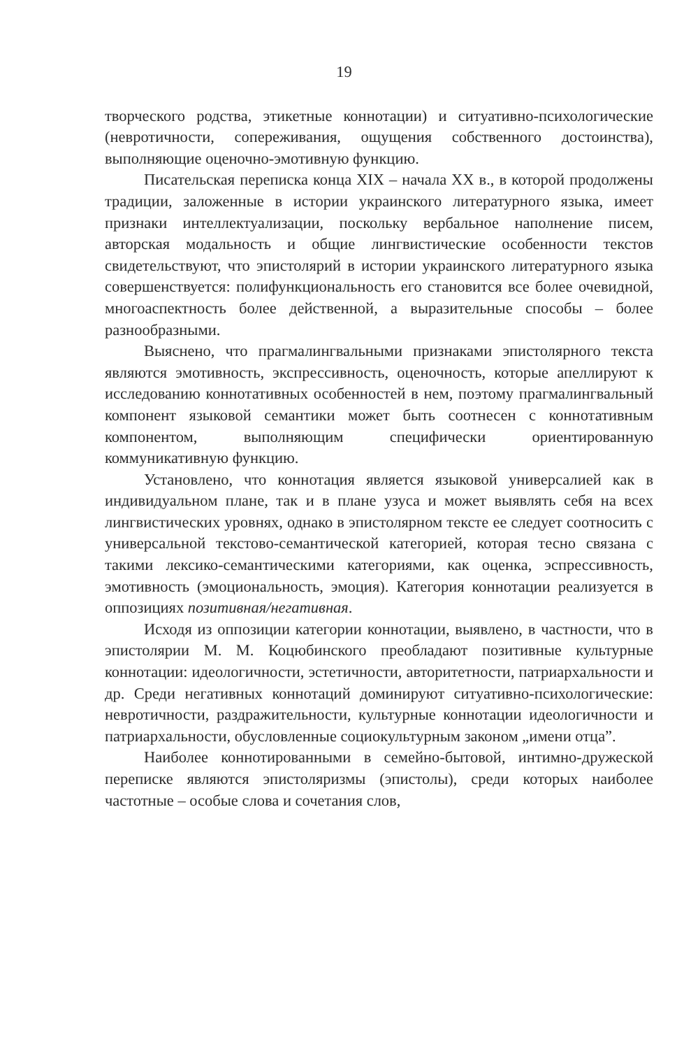19
творческого родства, этикетные коннотации) и ситуативно-психологические (невротичности, сопереживания, ощущения собственного достоинства), выполняющие оценочно-эмотивную функцию.
Писательская переписка конца XIX – начала XX в., в которой продолжены традиции, заложенные в истории украинского литературного языка, имеет признаки интеллектуализации, поскольку вербальное наполнение писем, авторская модальность и общие лингвистические особенности текстов свидетельствуют, что эпистолярий в истории украинского литературного языка совершенствуется: полифункциональность его становится все более очевидной, многоаспектность более действенной, а выразительные способы – более разнообразными.
Выяснено, что прагмалингвальными признаками эпистолярного текста являются эмотивность, экспрессивность, оценочность, которые апеллируют к исследованию коннотативных особенностей в нем, поэтому прагмалингвальный компонент языковой семантики может быть соотнесен с коннотативным компонентом, выполняющим специфически ориентированную коммуникативную функцию.
Установлено, что коннотация является языковой универсалией как в индивидуальном плане, так и в плане узуса и может выявлять себя на всех лингвистических уровнях, однако в эпистолярном тексте ее следует соотносить с универсальной текстово-семантической категорией, которая тесно связана с такими лексико-семантическими категориями, как оценка, эспрессивность, эмотивность (эмоциональность, эмоция). Категория коннотации реализуется в оппозициях позитивная/негативная.
Исходя из оппозиции категории коннотации, выявлено, в частности, что в эпистолярии М. М. Коцюбинского преобладают позитивные культурные коннотации: идеологичности, эстетичности, авторитетности, патриархальности и др. Среди негативных коннотаций доминируют ситуативно-психологические: невротичности, раздражительности, культурные коннотации идеологичности и патриархальности, обусловленные социокультурным законом „имени отца”.
Наиболее коннотированными в семейно-бытовой, интимно-дружеской переписке являются эпистоляризмы (эпистолы), среди которых наиболее частотные – особые слова и сочетания слов,